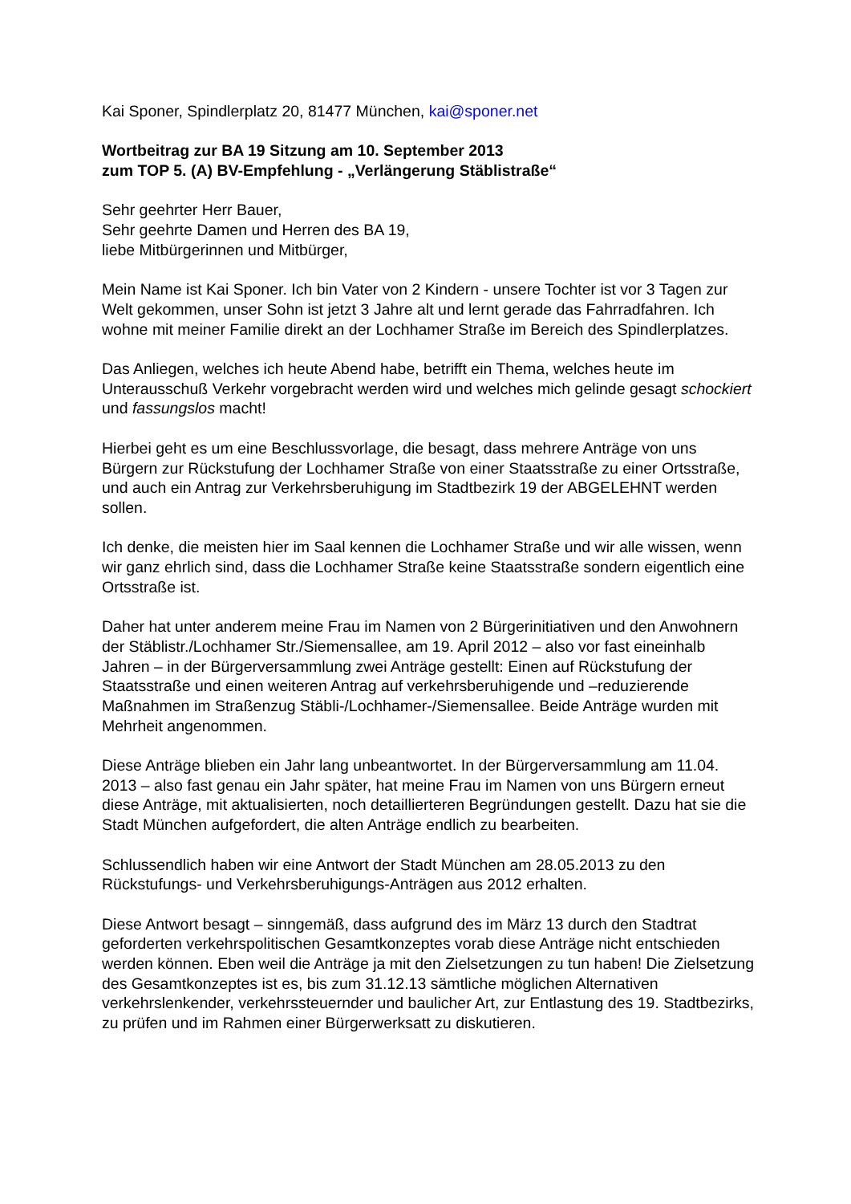Kai Sponer, Spindlerplatz 20, 81477 München, kai@sponer.net
Wortbeitrag zur BA 19 Sitzung am 10. September 2013
zum TOP 5. (A) BV-Empfehlung - „Verlängerung Stäblistraße“
Sehr geehrter Herr Bauer,
Sehr geehrte Damen und Herren des BA 19,
liebe Mitbürgerinnen und Mitbürger,
Mein Name ist Kai Sponer. Ich bin Vater von 2 Kindern - unsere Tochter ist vor 3 Tagen zur Welt gekommen, unser Sohn ist jetzt 3 Jahre alt und lernt gerade das Fahrradfahren. Ich wohne mit meiner Familie direkt an der Lochhamer Straße im Bereich des Spindlerplatzes.
Das Anliegen, welches ich heute Abend habe, betrifft ein Thema, welches heute im Unterausschuß Verkehr vorgebracht werden wird und welches mich gelinde gesagt schockiert und fassungslos macht!
Hierbei geht es um eine Beschlussvorlage, die besagt, dass mehrere Anträge von uns Bürgern zur Rückstufung der Lochhamer Straße von einer Staatsstraße zu einer Ortsstraße, und auch ein Antrag zur Verkehrsberuhigung im Stadtbezirk 19 der ABGELEHNT werden sollen.
Ich denke, die meisten hier im Saal kennen die Lochhamer Straße und wir alle wissen, wenn wir ganz ehrlich sind, dass die Lochhamer Straße keine Staatsstraße sondern eigentlich eine Ortsstraße ist.
Daher hat unter anderem meine Frau im Namen von 2 Bürgerinitiativen und den Anwohnern der Stäblistr./Lochhamer Str./Siemensallee, am 19. April 2012 – also vor fast eineinhalb Jahren – in der Bürgerversammlung zwei Anträge gestellt: Einen auf Rückstufung der Staatsstraße und einen weiteren Antrag auf verkehrsberuhigende und –reduzierende Maßnahmen im Straßenzug Stäbli-/Lochhamer-/Siemensallee. Beide Anträge wurden mit Mehrheit angenommen.
Diese Anträge blieben ein Jahr lang unbeantwortet. In der Bürgerversammlung am 11.04. 2013 – also fast genau ein Jahr später, hat meine Frau im Namen von uns Bürgern erneut diese Anträge, mit aktualisierten, noch detaillierteren Begründungen gestellt. Dazu hat sie die Stadt München aufgefordert, die alten Anträge endlich zu bearbeiten.
Schlussendlich haben wir eine Antwort der Stadt München am 28.05.2013 zu den Rückstufungs- und Verkehrsberuhigungs-Anträgen aus 2012 erhalten.
Diese Antwort besagt – sinngemäß, dass aufgrund des im März 13 durch den Stadtrat geforderten verkehrspolitischen Gesamtkonzeptes vorab diese Anträge nicht entschieden werden können. Eben weil die Anträge ja mit den Zielsetzungen zu tun haben! Die Zielsetzung des Gesamtkonzeptes ist es, bis zum 31.12.13 sämtliche möglichen Alternativen verkehrslenkender, verkehrssteuernder und baulicher Art, zur Entlastung des 19. Stadtbezirks, zu prüfen und im Rahmen einer Bürgerwerksatt zu diskutieren.